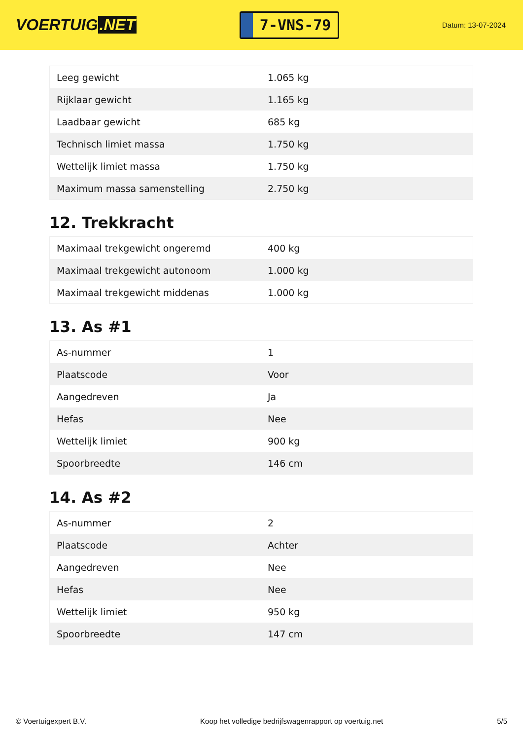VOERTUIG.NET
7-VNS-79
Datum: 13-07-2024
| Leeg gewicht | 1.065 kg |
| Rijklaar gewicht | 1.165 kg |
| Laadbaar gewicht | 685 kg |
| Technisch limiet massa | 1.750 kg |
| Wettelijk limiet massa | 1.750 kg |
| Maximum massa samenstelling | 2.750 kg |
12. Trekkracht
| Maximaal trekgewicht ongeremd | 400 kg |
| Maximaal trekgewicht autonoom | 1.000 kg |
| Maximaal trekgewicht middenas | 1.000 kg |
13. As #1
| As-nummer | 1 |
| Plaatscode | Voor |
| Aangedreven | Ja |
| Hefas | Nee |
| Wettelijk limiet | 900 kg |
| Spoorbreedte | 146 cm |
14. As #2
| As-nummer | 2 |
| Plaatscode | Achter |
| Aangedreven | Nee |
| Hefas | Nee |
| Wettelijk limiet | 950 kg |
| Spoorbreedte | 147 cm |
© Voertuigexpert B.V. Koop het volledige bedrijfswagenrapport op voertuig.net 5/5